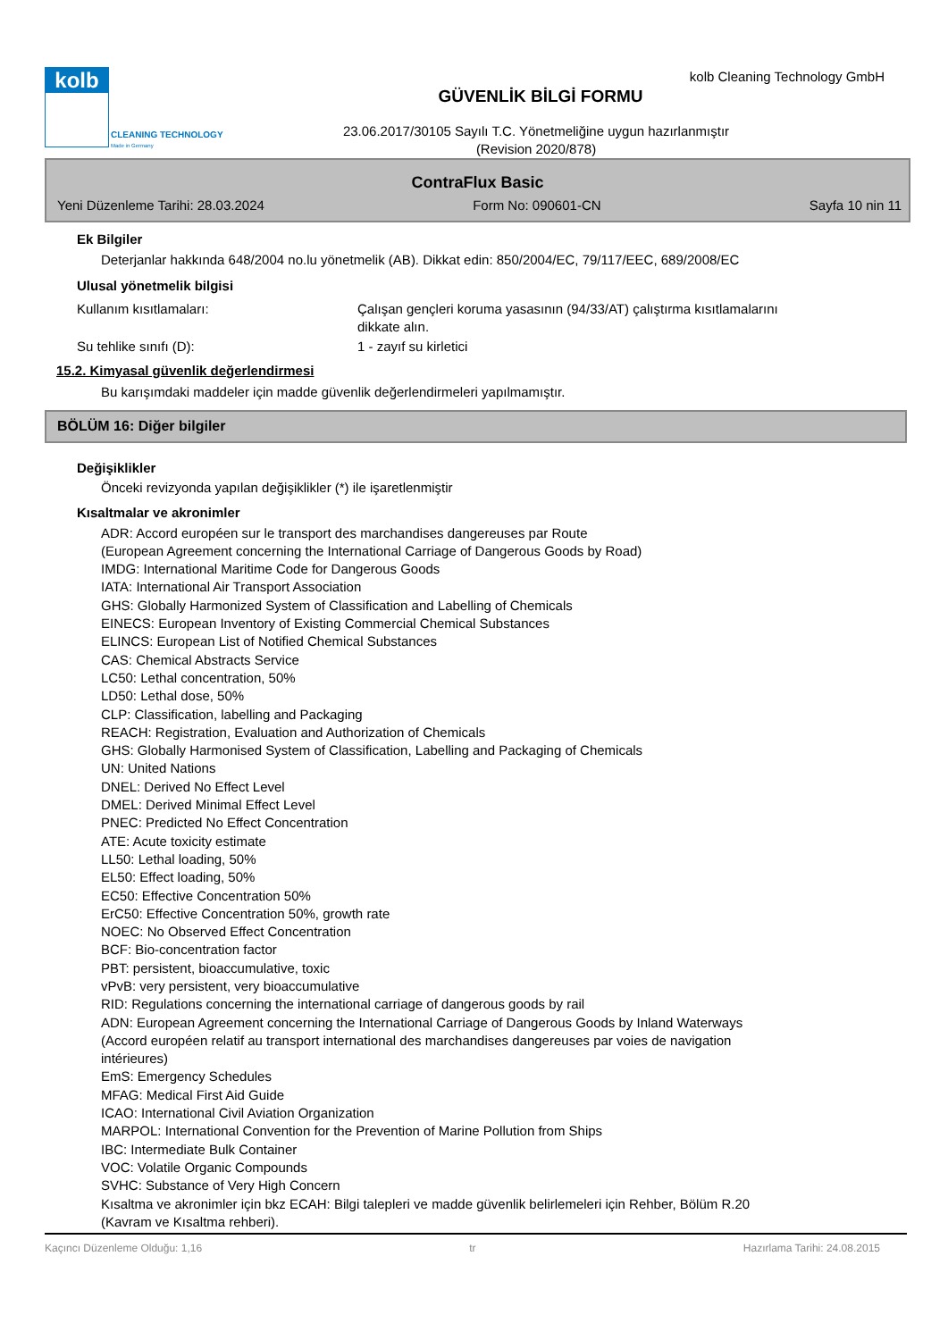kolb
CLEANING TECHNOLOGY
Made in Germany
kolb Cleaning Technology GmbH
GÜVENLİK BİLGİ FORMU
23.06.2017/30105 Sayılı T.C. Yönetmeliğine uygun hazırlanmıştır
(Revision 2020/878)
ContraFlux Basic
Yeni Düzenleme Tarihi: 28.03.2024 Form No: 090601-CN Sayfa 10 nin 11
Ek Bilgiler
Deterjanlar hakkında 648/2004 no.lu yönetmelik (AB). Dikkat edin: 850/2004/EC, 79/117/EEC, 689/2008/EC
Ulusal yönetmelik bilgisi
Kullanım kısıtlamaları: Çalışan gençleri koruma yasasının (94/33/AT) çalıştırma kısıtlamalarını
dikkate alın.
Su tehlike sınıfı (D): 1 - zayıf su kirletici
15.2. Kimyasal güvenlik değerlendirmesi
Bu karışımdaki maddeler için madde güvenlik değerlendirmeleri yapılmamıştır.
BÖLÜM 16: Diğer bilgiler
Değişiklikler
Önceki revizyonda yapılan değişiklikler (*) ile işaretlenmiştir
Kısaltmalar ve akronimler
ADR: Accord européen sur le transport des marchandises dangereuses par Route
(European Agreement concerning the International Carriage of Dangerous Goods by Road)
IMDG: International Maritime Code for Dangerous Goods
IATA: International Air Transport Association
GHS: Globally Harmonized System of Classification and Labelling of Chemicals
EINECS: European Inventory of Existing Commercial Chemical Substances
ELINCS: European List of Notified Chemical Substances
CAS: Chemical Abstracts Service
LC50: Lethal concentration, 50%
LD50: Lethal dose, 50%
CLP: Classification, labelling and Packaging
REACH: Registration, Evaluation and Authorization of Chemicals
GHS: Globally Harmonised System of Classification, Labelling and Packaging of Chemicals
UN: United Nations
DNEL: Derived No Effect Level
DMEL: Derived Minimal Effect Level
PNEC: Predicted No Effect Concentration
ATE: Acute toxicity estimate
LL50: Lethal loading, 50%
EL50: Effect loading, 50%
EC50: Effective Concentration 50%
ErC50: Effective Concentration 50%, growth rate
NOEC: No Observed Effect Concentration
BCF: Bio-concentration factor
PBT: persistent, bioaccumulative, toxic
vPvB: very persistent, very bioaccumulative
RID: Regulations concerning the international carriage of dangerous goods by rail
ADN: European Agreement concerning the International Carriage of Dangerous Goods by Inland Waterways
(Accord européen relatif au transport international des marchandises dangereuses par voies de navigation
intérieures)
EmS: Emergency Schedules
MFAG: Medical First Aid Guide
ICAO: International Civil Aviation Organization
MARPOL: International Convention for the Prevention of Marine Pollution from Ships
IBC: Intermediate Bulk Container
VOC: Volatile Organic Compounds
SVHC: Substance of Very High Concern
Kısaltma ve akronimler için bkz ECAH: Bilgi talepleri ve madde güvenlik belirlemeleri için Rehber, Bölüm R.20
(Kavram ve Kısaltma rehberi).
Kaçıncı Düzenleme Olduğu: 1,16 tr Hazırlama Tarihi: 24.08.2015